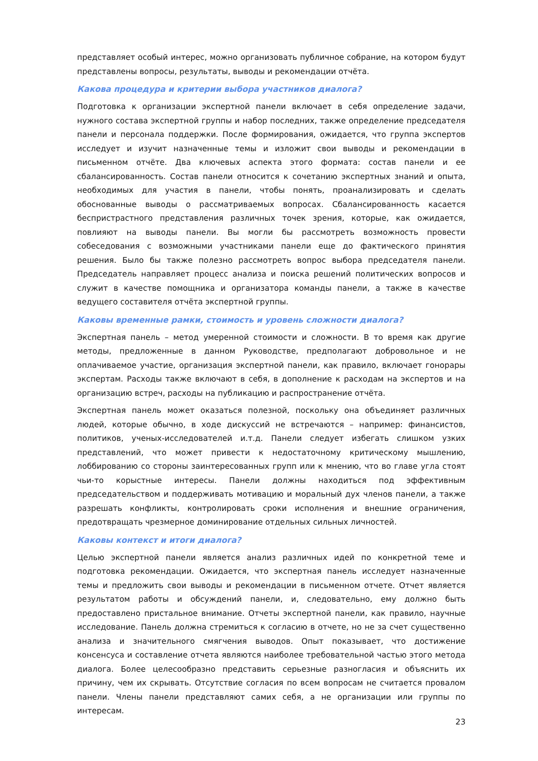представляет особый интерес, можно организовать публичное собрание, на котором будут представлены вопросы, результаты, выводы и рекомендации отчёта.
Какова процедура и критерии выбора участников диалога?
Подготовка к организации экспертной панели включает в себя определение задачи, нужного состава экспертной группы и набор последних, также определение председателя панели и персонала поддержки. После формирования, ожидается, что группа экспертов исследует и изучит назначенные темы и изложит свои выводы и рекомендации в письменном отчёте. Два ключевых аспекта этого формата: состав панели и ее сбалансированность. Состав панели относится к сочетанию экспертных знаний и опыта, необходимых для участия в панели, чтобы понять, проанализировать и сделать обоснованные выводы о рассматриваемых вопросах. Сбалансированность касается беспристрастного представления различных точек зрения, которые, как ожидается, повлияют на выводы панели. Вы могли бы рассмотреть возможность провести собеседования с возможными участниками панели еще до фактического принятия решения. Было бы также полезно рассмотреть вопрос выбора председателя панели. Председатель направляет процесс анализа и поиска решений политических вопросов и служит в качестве помощника и организатора команды панели, а также в качестве ведущего составителя отчёта экспертной группы.
Каковы временные рамки, стоимость и уровень сложности диалога?
Экспертная панель – метод умеренной стоимости и сложности. В то время как другие методы, предложенные в данном Руководстве, предполагают добровольное и не оплачиваемое участие, организация экспертной панели, как правило, включает гонорары экспертам. Расходы также включают в себя, в дополнение к расходам на экспертов и на организацию встреч, расходы на публикацию и распространение отчёта.
Экспертная панель может оказаться полезной, поскольку она объединяет различных людей, которые обычно, в ходе дискуссий не встречаются – например: финансистов, политиков, ученых-исследователей и.т.д. Панели следует избегать слишком узких представлений, что может привести к недостаточному критическому мышлению, лоббированию со стороны заинтересованных групп или к мнению, что во главе угла стоят чьи-то корыстные интересы. Панели должны находиться под эффективным председательством и поддерживать мотивацию и моральный дух членов панели, а также разрешать конфликты, контролировать сроки исполнения и внешние ограничения, предотвращать чрезмерное доминирование отдельных сильных личностей.
Каковы контекст и итоги диалога?
Целью экспертной панели является анализ различных идей по конкретной теме и подготовка рекомендации. Ожидается, что экспертная панель исследует назначенные темы и предложить свои выводы и рекомендации в письменном отчете. Отчет является результатом работы и обсуждений панели, и, следовательно, ему должно быть предоставлено пристальное внимание. Отчеты экспертной панели, как правило, научные исследование. Панель должна стремиться к согласию в отчете, но не за счет существенно анализа и значительного смягчения выводов. Опыт показывает, что достижение консенсуса и составление отчета являются наиболее требовательной частью этого метода диалога. Более целесообразно представить серьезные разногласия и объяснить их причину, чем их скрывать. Отсутствие согласия по всем вопросам не считается провалом панели. Члены панели представляют самих себя, а не организации или группы по интересам.
23